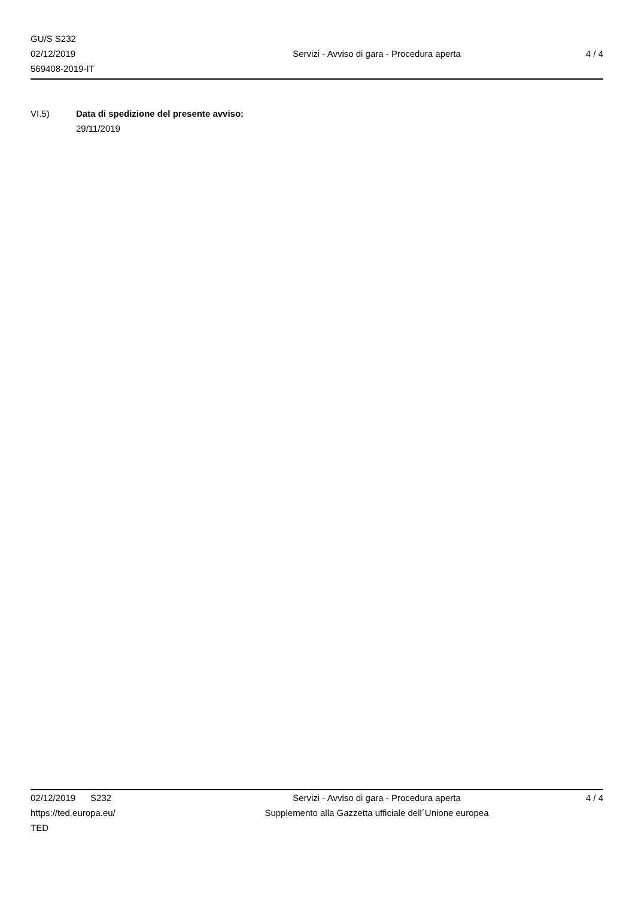GU/S S232
02/12/2019
569408-2019-IT
Servizi - Avviso di gara - Procedura aperta
4 / 4
VI.5) Data di spedizione del presente avviso:
29/11/2019
02/12/2019 S232
https://ted.europa.eu/
TED
Servizi - Avviso di gara - Procedura aperta
Supplemento alla Gazzetta ufficiale dell´Unione europea
4 / 4